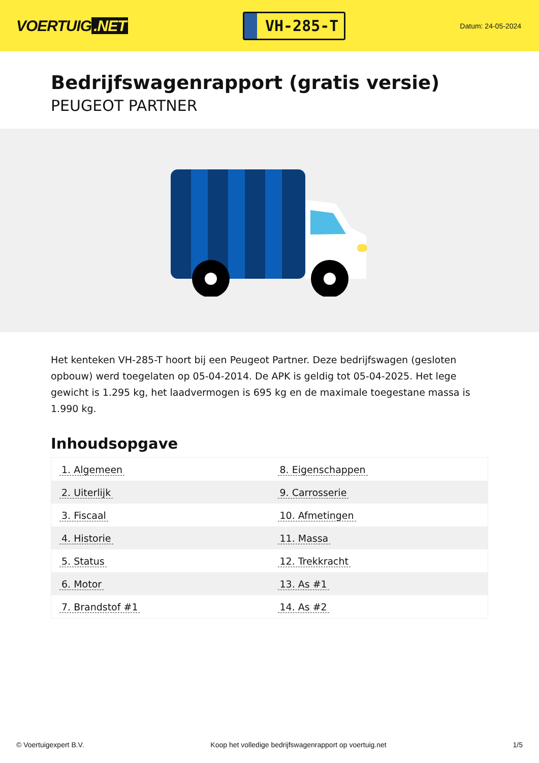VOERTUIG.NET
VH-285-T
Datum: 24-05-2024
Bedrijfswagenrapport (gratis versie)
PEUGEOT PARTNER
Het kenteken VH-285-T hoort bij een Peugeot Partner. Deze bedrijfswagen (gesloten opbouw) werd toegelaten op 05-04-2014. De APK is geldig tot 05-04-2025. Het lege gewicht is 1.295 kg, het laadvermogen is 695 kg en de maximale toegestane massa is 1.990 kg.
Inhoudsopgave
| 1. Algemeen | 8. Eigenschappen |
| 2. Uiterlijk | 9. Carrosserie |
| 3. Fiscaal | 10. Afmetingen |
| 4. Historie | 11. Massa |
| 5. Status | 12. Trekkracht |
| 6. Motor | 13. As #1 |
| 7. Brandstof #1 | 14. As #2 |
© Voertuigexpert B.V. Koop het volledige bedrijfswagenrapport op voertuig.net 1/5